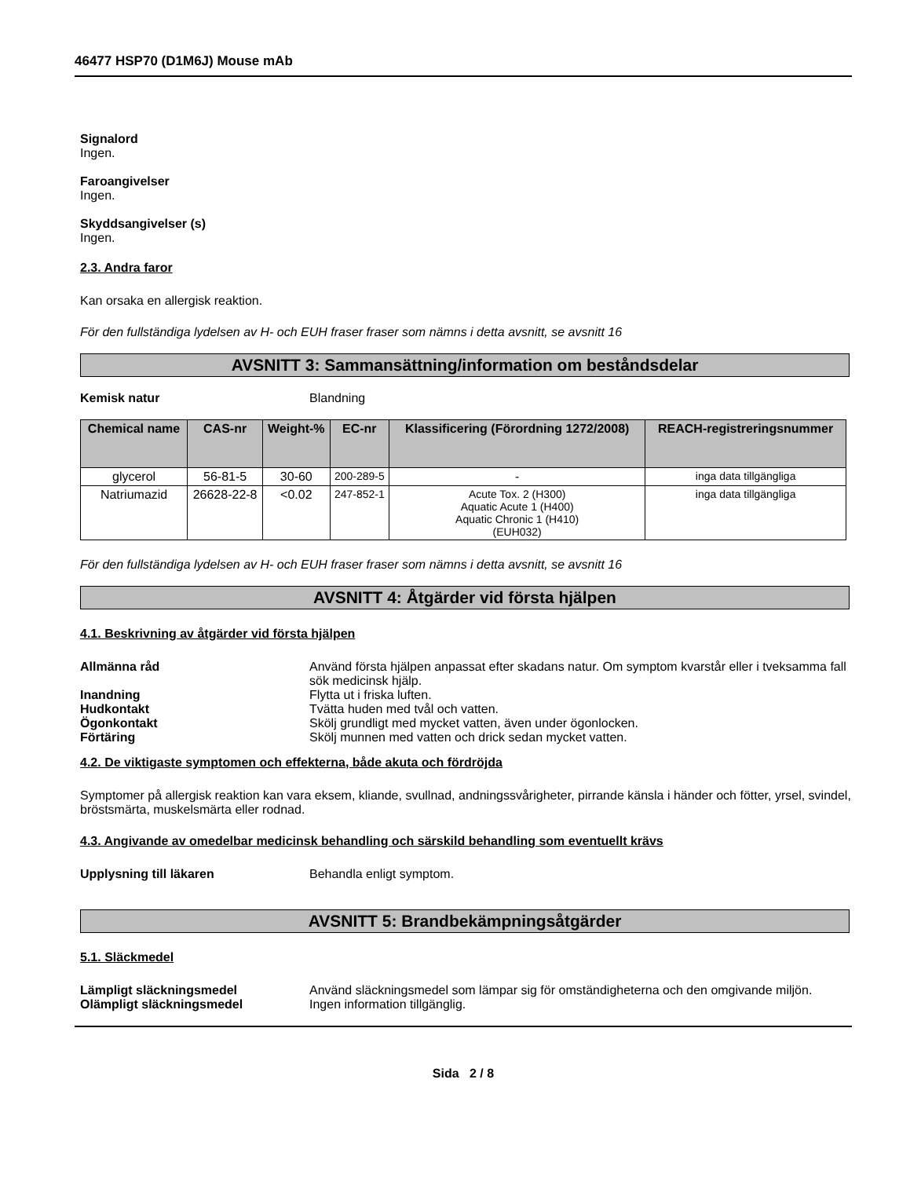46477 HSP70 (D1M6J) Mouse mAb
Signalord
Ingen.
Faroangivelser
Ingen.
Skyddsangivelser (s)
Ingen.
2.3. Andra faror
Kan orsaka en allergisk reaktion.
För den fullständiga lydelsen av H- och EUH fraser fraser som nämns i detta avsnitt, se avsnitt 16
AVSNITT 3: Sammansättning/information om beståndsdelar
Kemisk natur Blandning
| Chemical name | CAS-nr | Weight-% | EC-nr | Klassificering (Förordning 1272/2008) | REACH-registreringsnummer |
| --- | --- | --- | --- | --- | --- |
| glycerol | 56-81-5 | 30-60 | 200-289-5 | - | inga data tillgängliga |
| Natriumazid | 26628-22-8 | <0.02 | 247-852-1 | Acute Tox. 2 (H300) Aquatic Acute 1 (H400) Aquatic Chronic 1 (H410) (EUH032) | inga data tillgängliga |
För den fullständiga lydelsen av H- och EUH fraser fraser som nämns i detta avsnitt, se avsnitt 16
AVSNITT 4: Åtgärder vid första hjälpen
4.1. Beskrivning av åtgärder vid första hjälpen
Allmänna råd Använd första hjälpen anpassat efter skadans natur. Om symptom kvarstår eller i tveksamma fall sök medicinsk hjälp.
Inandning Flytta ut i friska luften.
Hudkontakt Tvätta huden med tvål och vatten.
Ögonkontakt Skölj grundligt med mycket vatten, även under ögonlocken.
Förtäring Skölj munnen med vatten och drick sedan mycket vatten.
4.2. De viktigaste symptomen och effekterna, både akuta och fördröjda
Symptomer på allergisk reaktion kan vara eksem, kliande, svullnad, andningssvårigheter, pirrande känsla i händer och fötter, yrsel, svindel, bröstsmärta, muskelsmärta eller rodnad.
4.3. Angivande av omedelbar medicinsk behandling och särskild behandling som eventuellt krävs
Upplysning till läkaren Behandla enligt symptom.
AVSNITT 5: Brandbekämpningsåtgärder
5.1. Släckmedel
Lämpligt släckningsmedel Använd släckningsmedel som lämpar sig för omständigheterna och den omgivande miljön.
Olämpligt släckningsmedel Ingen information tillgänglig.
Sida 2 / 8